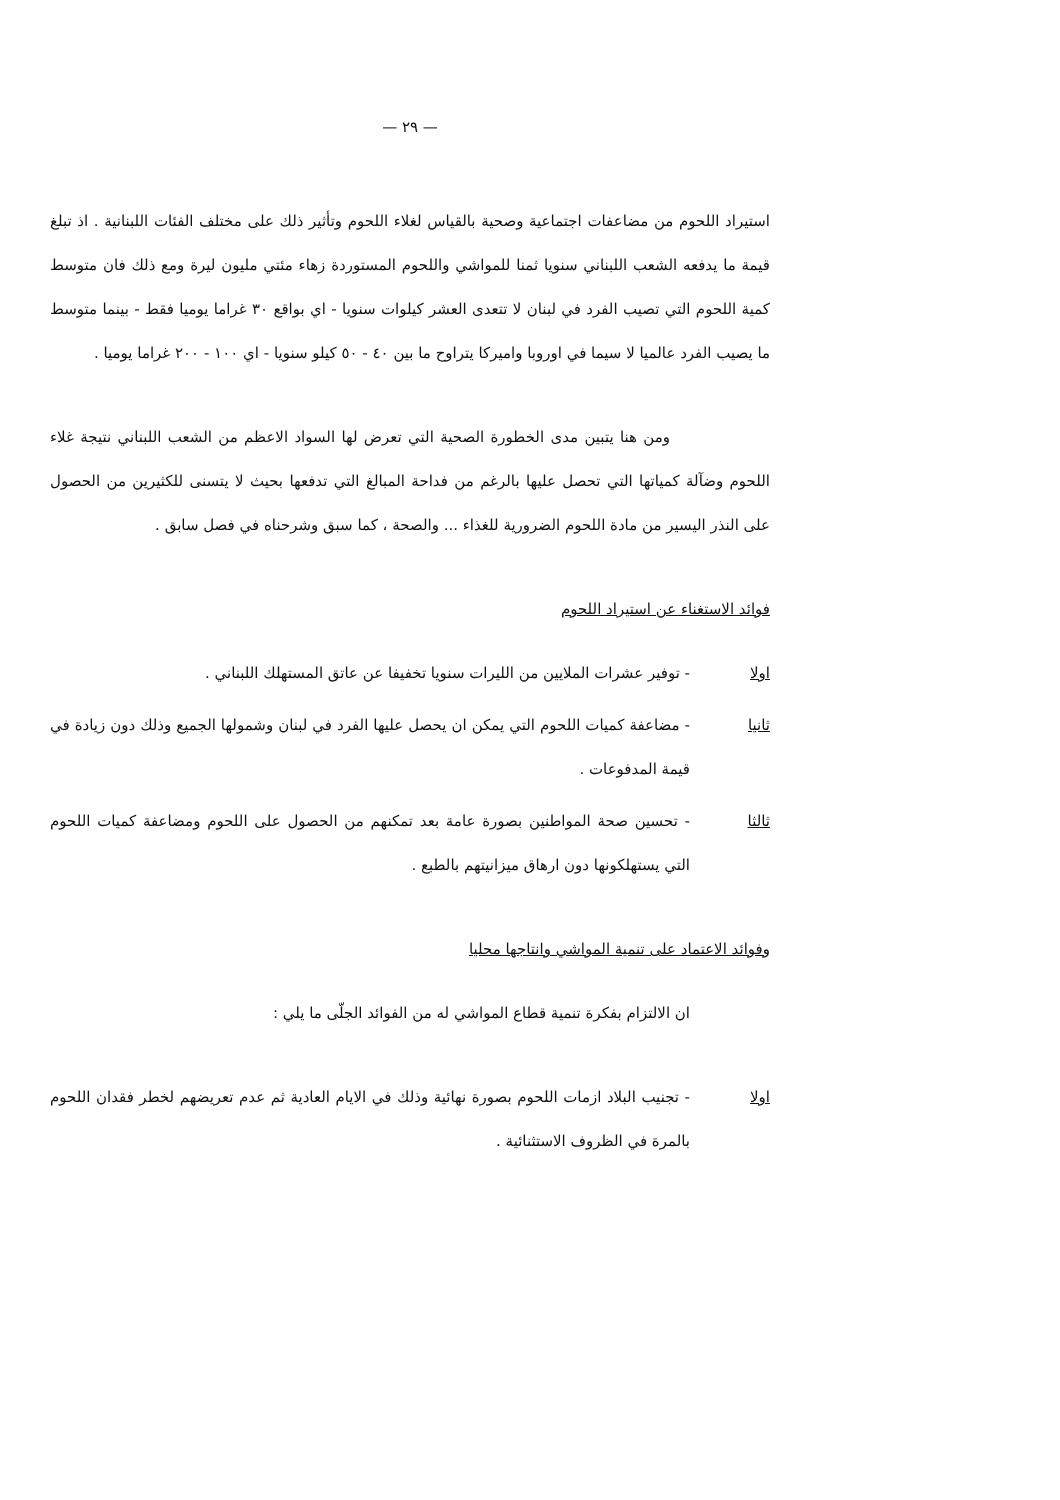— ٢٩ —
استيراد اللحوم من مضاعفات اجتماعية وصحية بالقياس لغلاء اللحوم وتأثير ذلك على مختلف الفئات اللبنانية . اذ تبلغ قيمة ما يدفعه الشعب اللبناني سنويا ثمنا للمواشي واللحوم المستوردة زهاء مئتي مليون ليرة ومع ذلك فان متوسط كمية اللحوم التي تصيب الفرد في لبنان لا تتعدى العشر كيلوات سنويا - اي بواقع ٣٠ غراما يوميا فقط - بينما متوسط ما يصيب الفرد عالميا لا سيما في اوروبا واميركا يتراوح ما بين ٤٠ - ٥٠ كيلو سنويا - اي ١٠٠ - ٢٠٠ غراما يوميا .
ومن هنا يتبين مدى الخطورة الصحية التي تعرض لها السواد الاعظم من الشعب اللبناني نتيجة غلاء اللحوم وضآلة كمياتها التي تحصل عليها بالرغم من فداحة المبالغ التي تدفعها بحيث لا يتسنى للكثيرين من الحصول على النذر اليسير من مادة اللحوم الضرورية للغذاء ... والصحة ، كما سبق وشرحناه في فصل سابق .
فوائد الاستغناء عن استيراد اللحوم
اولا - توفير عشرات الملايين من الليرات سنويا تخفيفا عن عاتق المستهلك اللبناني .
ثانيا - مضاعفة كميات اللحوم التي يمكن ان يحصل عليها الفرد في لبنان وشمولها الجميع وذلك دون زيادة في قيمة المدفوعات .
ثالثا - تحسين صحة المواطنين بصورة عامة بعد تمكنهم من الحصول على اللحوم ومضاعفة كميات اللحوم التي يستهلكونها دون ارهاق ميزانيتهم بالطبع .
وفوائد الاعتماد على تنمية المواشي وانتاجها محليا
ان الالتزام بفكرة تنمية قطاع المواشي له من الفوائد الجلّى ما يلي :
اولا - تجنيب البلاد ازمات اللحوم بصورة نهائية وذلك في الايام العادية ثم عدم تعريضهم لخطر فقدان اللحوم بالمرة في الظروف الاستثنائية .